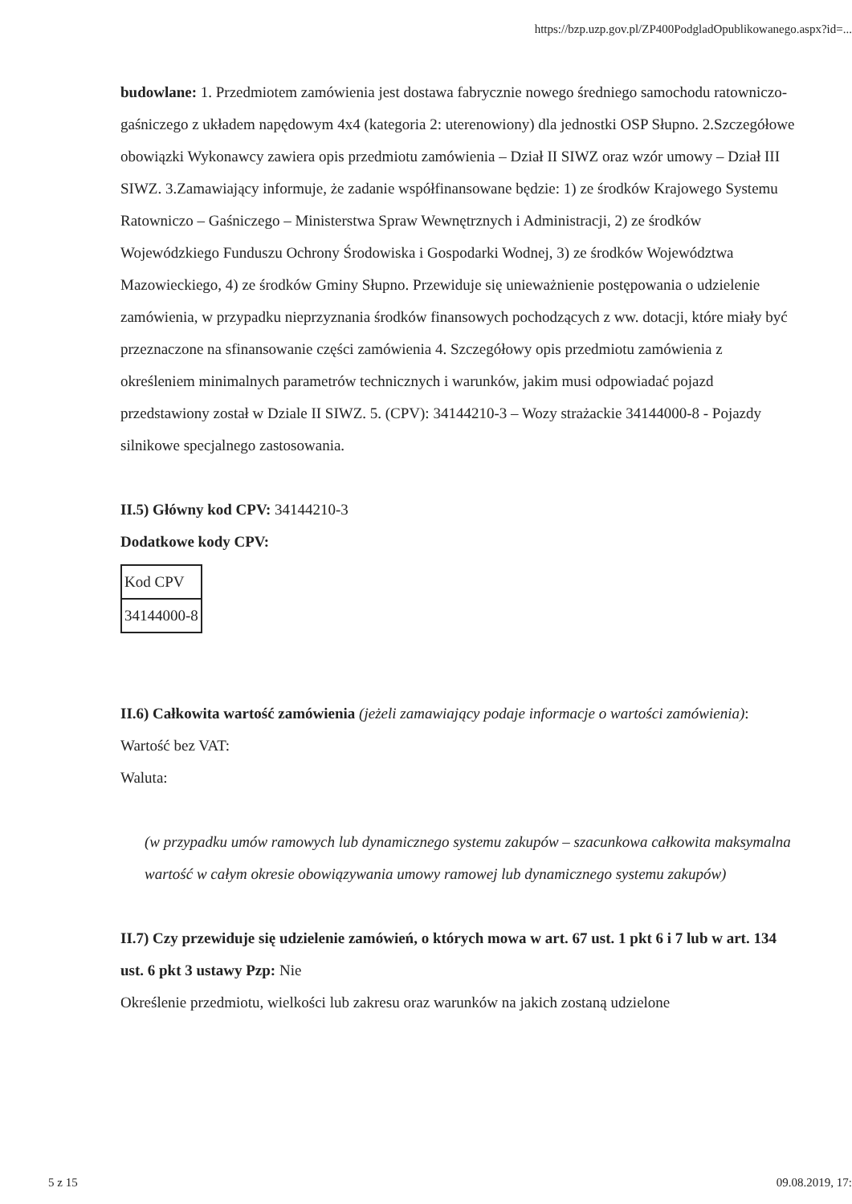https://bzp.uzp.gov.pl/ZP400PodgladOpublikowanego.aspx?id=...
budowlane: 1. Przedmiotem zamówienia jest dostawa fabrycznie nowego średniego samochodu ratowniczo-gaśniczego z układem napędowym 4x4 (kategoria 2: uterenowiony) dla jednostki OSP Słupno. 2.Szczegółowe obowiązki Wykonawcy zawiera opis przedmiotu zamówienia – Dział II SIWZ oraz wzór umowy – Dział III SIWZ. 3.Zamawiający informuje, że zadanie współfinansowane będzie: 1) ze środków Krajowego Systemu Ratowniczo – Gaśniczego – Ministerstwa Spraw Wewnętrznych i Administracji, 2) ze środków Wojewódzkiego Funduszu Ochrony Środowiska i Gospodarki Wodnej, 3) ze środków Województwa Mazowieckiego, 4) ze środków Gminy Słupno. Przewiduje się unieważnienie postępowania o udzielenie zamówienia, w przypadku nieprzyznania środków finansowych pochodzących z ww. dotacji, które miały być przeznaczone na sfinansowanie części zamówienia 4. Szczegółowy opis przedmiotu zamówienia z określeniem minimalnych parametrów technicznych i warunków, jakim musi odpowiadać pojazd przedstawiony został w Dziale II SIWZ. 5. (CPV): 34144210-3 – Wozy strażackie 34144000-8 - Pojazdy silnikowe specjalnego zastosowania.
II.5) Główny kod CPV: 34144210-3
Dodatkowe kody CPV:
| Kod CPV |
| 34144000-8 |
II.6) Całkowita wartość zamówienia (jeżeli zamawiający podaje informacje o wartości zamówienia):
Wartość bez VAT:
Waluta:
(w przypadku umów ramowych lub dynamicznego systemu zakupów – szacunkowa całkowita maksymalna wartość w całym okresie obowiązywania umowy ramowej lub dynamicznego systemu zakupów)
II.7) Czy przewiduje się udzielenie zamówień, o których mowa w art. 67 ust. 1 pkt 6 i 7 lub w art. 134 ust. 6 pkt 3 ustawy Pzp: Nie
Określenie przedmiotu, wielkości lub zakresu oraz warunków na jakich zostaną udzielone
5 z 15 09.08.2019, 17: